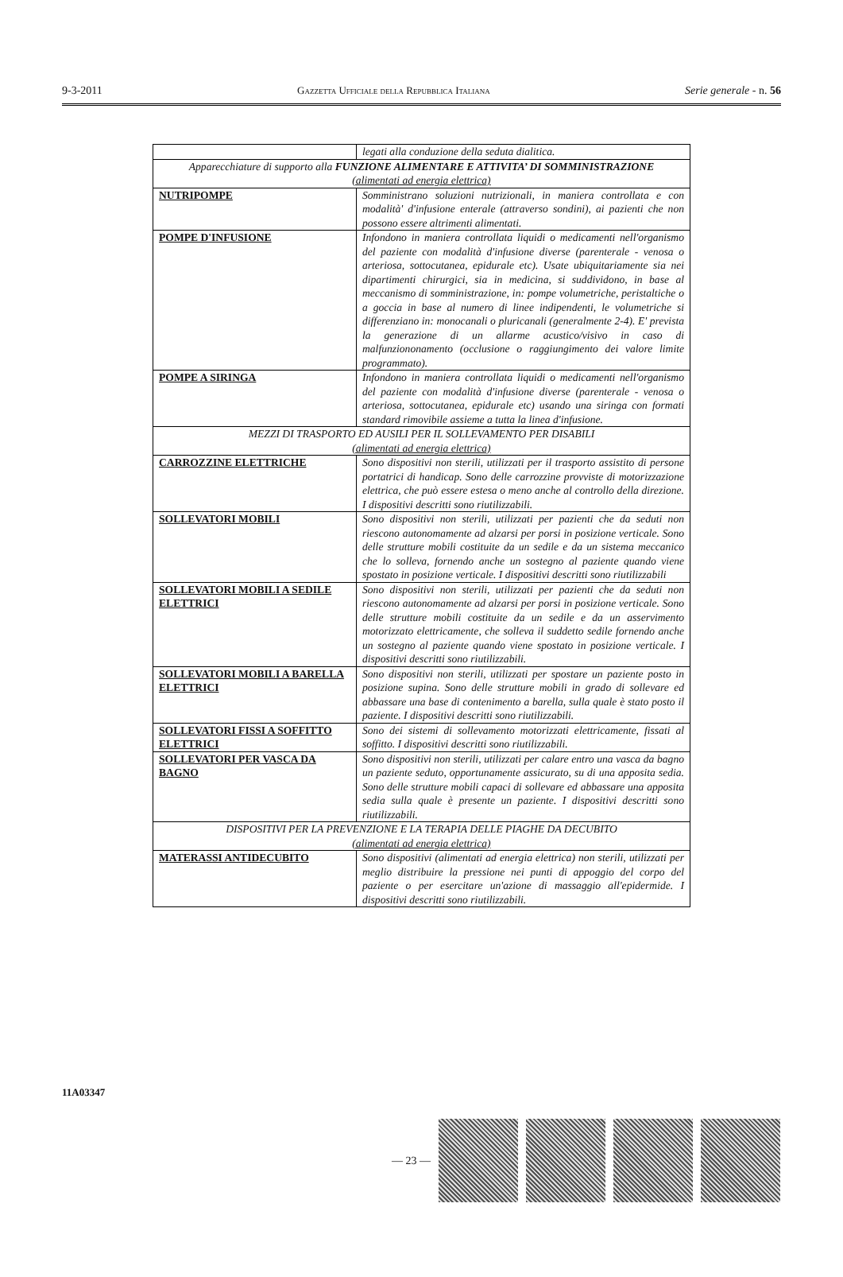9-3-2011 Gazzetta Ufficiale della Repubblica Italiana Serie generale - n. 56
| | legati alla conduzione della seduta dialitica. |
| Apparecchiature di supporto alla FUNZIONE ALIMENTARE E ATTIVITA’ DI SOMMINISTRAZIONE (alimentati ad energia elettrica) | |
| NUTRIPOMPE | Somministrano soluzioni nutrizionali, in maniera controllata e con modalità' d'infusione enterale (attraverso sondini), ai pazienti che non possono essere altrimenti alimentati. |
| POMPE D'INFUSIONE | Infondono in maniera controllata liquidi o medicamenti nell'organismo del paziente con modalità d'infusione diverse (parenterale - venosa o arteriosa, sottocutanea, epidurale etc). Usate ubiquitariamente sia nei dipartimenti chirurgici, sia in medicina, si suddividono, in base al meccanismo di somministrazione, in: pompe volumetriche, peristaltiche o a goccia in base al numero di linee indipendenti, le volumetriche si differenziano in: monocanali o pluricanali (generalmente 2-4). E' prevista la generazione di un allarme acustico/visivo in caso di malfunziononamento (occlusione o raggiungimento dei valore limite programmato). |
| POMPE A SIRINGA | Infondono in maniera controllata liquidi o medicamenti nell'organismo del paziente con modalità d'infusione diverse (parenterale - venosa o arteriosa, sottocutanea, epidurale etc) usando una siringa con formati standard rimovibile assieme a tutta la linea d'infusione. |
| MEZZI DI TRASPORTO ED AUSILI PER IL SOLLEVAMENTO PER DISABILI (alimentati ad energia elettrica) | |
| CARROZZINE ELETTRICHE | Sono dispositivi non sterili, utilizzati per il trasporto assistito di persone portatrici di handicap. Sono delle carrozzine provviste di motorizzazione elettrica, che può essere estesa o meno anche al controllo della direzione. I dispositivi descritti sono riutilizzabili. |
| SOLLEVATORI MOBILI | Sono dispositivi non sterili, utilizzati per pazienti che da seduti non riescono autonomamente ad alzarsi per porsi in posizione verticale. Sono delle strutture mobili costituite da un sedile e da un sistema meccanico che lo solleva, fornendo anche un sostegno al paziente quando viene spostato in posizione verticale. I dispositivi descritti sono riutilizzabili |
| SOLLEVATORI MOBILI A SEDILE ELETTRICI | Sono dispositivi non sterili, utilizzati per pazienti che da seduti non riescono autonomamente ad alzarsi per porsi in posizione verticale. Sono delle strutture mobili costituite da un sedile e da un asservimento motorizzato elettricamente, che solleva il suddetto sedile fornendo anche un sostegno al paziente quando viene spostato in posizione verticale. I dispositivi descritti sono riutilizzabili. |
| SOLLEVATORI MOBILI A BARELLA ELETTRICI | Sono dispositivi non sterili, utilizzati per spostare un paziente posto in posizione supina. Sono delle strutture mobili in grado di sollevare ed abbassare una base di contenimento a barella, sulla quale è stato posto il paziente. I dispositivi descritti sono riutilizzabili. |
| SOLLEVATORI FISSI A SOFFITTO ELETTRICI | Sono dei sistemi di sollevamento motorizzati elettricamente, fissati al soffitto. I dispositivi descritti sono riutilizzabili. |
| SOLLEVATORI PER VASCA DA BAGNO | Sono dispositivi non sterili, utilizzati per calare entro una vasca da bagno un paziente seduto, opportunamente assicurato, su di una apposita sedia. Sono delle strutture mobili capaci di sollevare ed abbassare una apposita sedia sulla quale è presente un paziente. I dispositivi descritti sono riutilizzabili. |
| DISPOSITIVI PER LA PREVENZIONE E LA TERAPIA DELLE PIAGHE DA DECUBITO (alimentati ad energia elettrica) | |
| MATERASSI ANTIDECUBITO | Sono dispositivi (alimentati ad energia elettrica) non sterili, utilizzati per meglio distribuire la pressione nei punti di appoggio del corpo del paziente o per esercitare un'azione di massaggio all'epidermide. I dispositivi descritti sono riutilizzabili. |
11A03347
— 23 —